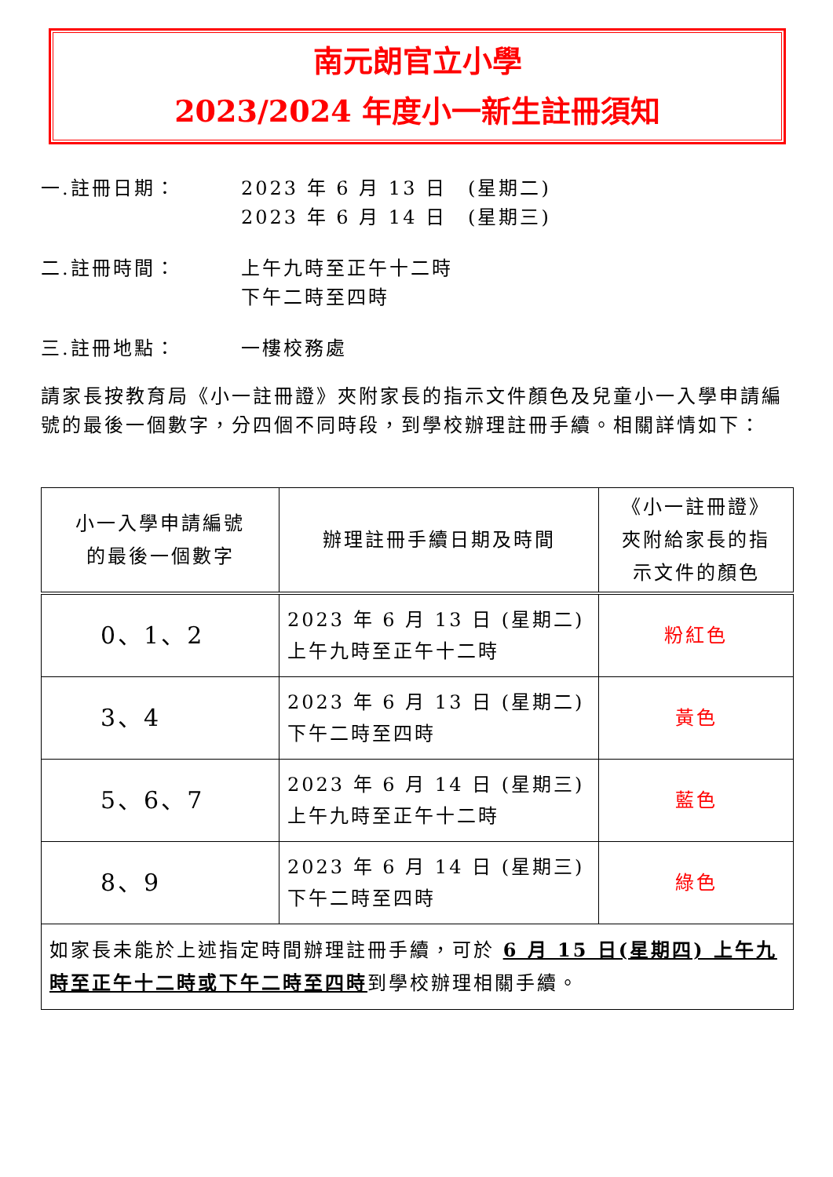南元朗官立小學
2023/2024 年度小一新生註冊須知
一.註冊日期： 2023 年 6 月 13 日　(星期二)
2023 年 6 月 14 日　(星期三)
二.註冊時間： 上午九時至正午十二時
下午二時至四時
三.註冊地點： 一樓校務處
請家長按教育局《小一註冊證》夾附家長的指示文件顏色及兒童小一入學申請編號的最後一個數字，分四個不同時段，到學校辦理註冊手續。相關詳情如下：
| 小一入學申請編號 的最後一個數字 | 辦理註冊手續日期及時間 | 《小一註冊證》 夾附給家長的指 示文件的顏色 |
| --- | --- | --- |
| 0、1、2 | 2023 年 6 月 13 日 (星期二) 上午九時至正午十二時 | 粉紅色 |
| 3、4 | 2023 年 6 月 13 日 (星期二) 下午二時至四時 | 黃色 |
| 5、6、7 | 2023 年 6 月 14 日 (星期三) 上午九時至正午十二時 | 藍色 |
| 8、9 | 2023 年 6 月 14 日 (星期三) 下午二時至四時 | 綠色 |
| 如家長未能於上述指定時間辦理註冊手續，可於 6 月 15 日(星期四) 上午九時至正午十二時或下午二時至四時 到學校辦理相關手續。 | | |